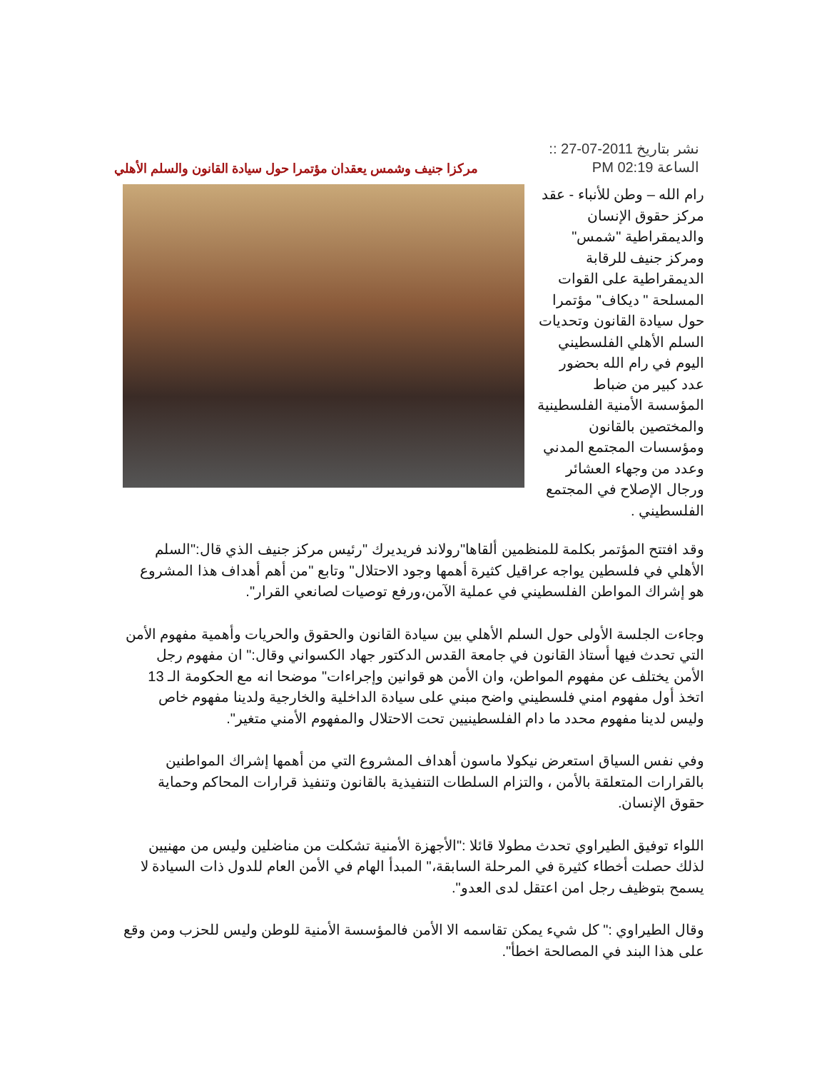نشر بتاريخ 2011-07-27 ::
الساعة 02:19 PM
مركزا جنيف وشمس يعقدان مؤتمرا حول سيادة القانون والسلم الأهلي
رام الله – وطن للأنباء - عقد مركز حقوق الإنسان والديمقراطية "شمس" ومركز جنيف للرقابة الديمقراطية على القوات المسلحة " ديكاف" مؤتمرا حول سيادة القانون وتحديات السلم الأهلي الفلسطيني اليوم في رام الله بحضور عدد كبير من ضباط المؤسسة الأمنية الفلسطينية والمختصين بالقانون ومؤسسات المجتمع المدني وعدد من وجهاء العشائر ورجال الإصلاح في المجتمع الفلسطيني .
وقد افتتح المؤتمر بكلمة للمنظمين ألقاها"رولاند فريديرك "رئيس مركز جنيف الذي قال:"السلم الأهلي في فلسطين يواجه عراقيل كثيرة أهمها وجود الاحتلال" وتابع "من أهم أهداف هذا المشروع هو إشراك المواطن الفلسطيني في عملية الآمن،ورفع توصيات لصانعي القرار".
وجاءت الجلسة الأولى حول السلم الأهلي بين سيادة القانون والحقوق والحريات وأهمية مفهوم الأمن التي تحدث فيها أستاذ القانون في جامعة القدس الدكتور جهاد الكسواني وقال:" ان مفهوم رجل الأمن يختلف عن مفهوم المواطن، وان الأمن هو قوانين وإجراءات" موضحا انه مع الحكومة الـ 13 اتخذ أول مفهوم امني فلسطيني واضح مبني على سيادة الداخلية والخارجية ولدينا مفهوم خاص وليس لدينا مفهوم محدد ما دام الفلسطينيين تحت الاحتلال والمفهوم الأمني متغير".
وفي نفس السياق استعرض نيكولا ماسون أهداف المشروع التي من أهمها إشراك المواطنين بالقرارات المتعلقة بالأمن ، والتزام السلطات التنفيذية بالقانون وتنفيذ قرارات المحاكم وحماية حقوق الإنسان.
اللواء توفيق الطيراوي تحدث مطولا قائلا :"الأجهزة الأمنية تشكلت من مناضلين وليس من مهنيين لذلك حصلت أخطاء كثيرة في المرحلة السابقة،" المبدأ الهام في الأمن العام للدول ذات السيادة لا يسمح بتوظيف رجل امن اعتقل لدى العدو".
وقال الطيراوي :" كل شيء يمكن تقاسمه الا الأمن فالمؤسسة الأمنية للوطن وليس للحزب ومن وقع على هذا البند في المصالحة اخطأ".